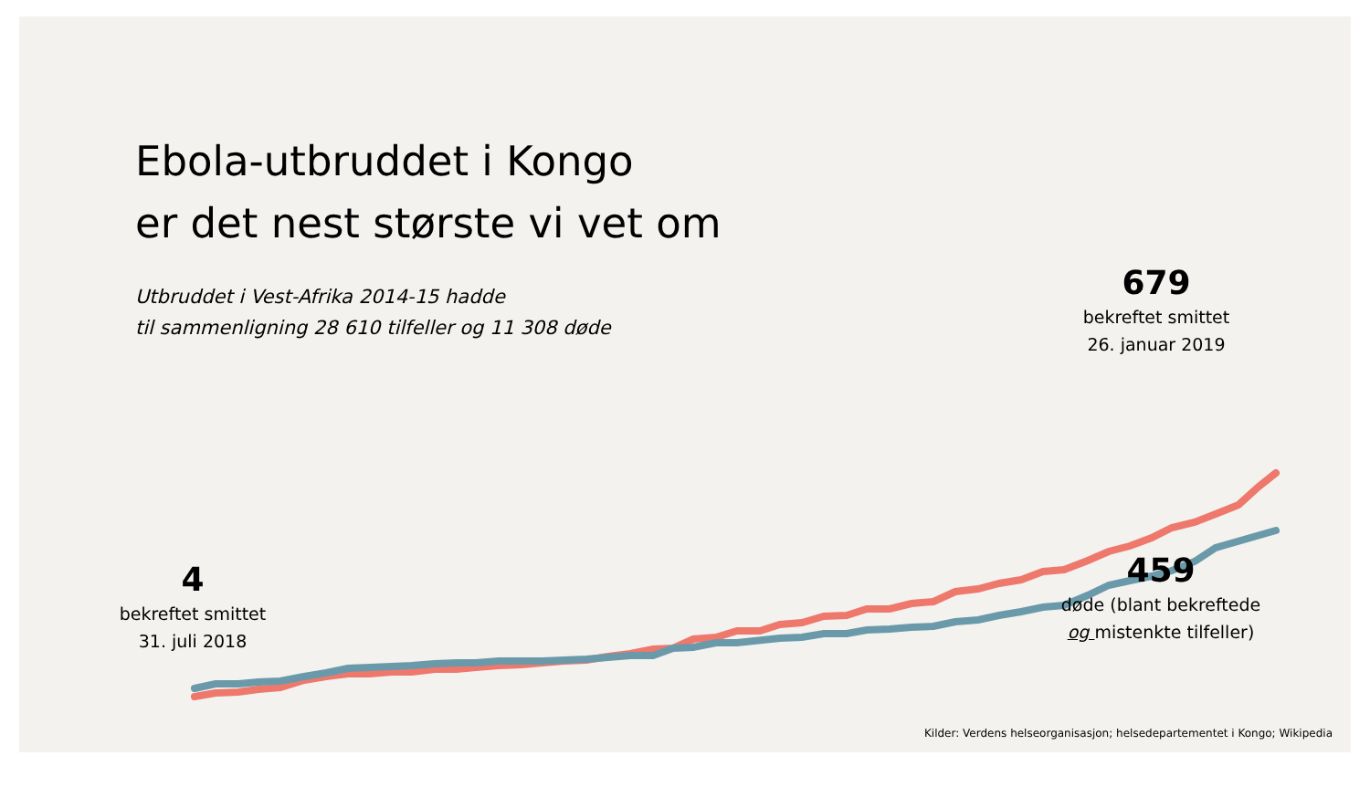Ebola-utbruddet i Kongo
er det nest største vi vet om
Utbruddet i Vest-Afrika 2014-15 hadde
til sammenligning 28 610 tilfeller og 11 308 døde
679
bekreftet smittet
26. januar 2019
459
døde (blant bekreftede
og mistenkte tilfeller)
4
bekreftet smittet
31. juli 2018
Kilder: Verdens helseorganisasjon; helsedepartementet i Kongo; Wikipedia